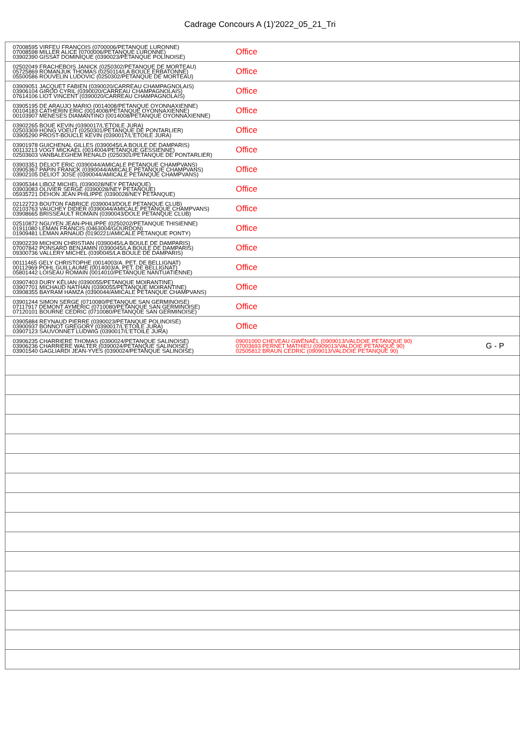Cadrage Concours A (1)'2022_05_21_Tri
| 07008595 VIRFEU FRANÇOIS (0700006/PETANQUE LURONNE) 07008598 MILLER ALICE (0700006/PETANQUE LURONNE) 03902390 GISSAT DOMINIQUE (0390023/PETANQUE POLINOISE) | Office | |
| 02502049 FRACHEBOIS JANICK (0250302/PETANQUE DE MORTEAU) 05725869 ROMANJUK THOMAS (0250114/LA BOULE ERBATONNE) 05500586 ROUVELIN LUDOVIC (0250302/PETANQUE DE MORTEAU) | Office | |
| 03909051 JACQUET FABIEN (0390020/CARREAU CHAMPAGNOLAIS) 03906104 GIROD CYRIL (0390020/CARREAU CHAMPAGNOLAIS) 07614106 LIOT VINCENT (0390020/CARREAU CHAMPAGNOLAIS) | Office | |
| 03905195 DE ARAUJO MARIO (0014008/PETANQUE OYONNAXIENNE) 00104183 CATHERIN ERIC (0014008/PETANQUE OYONNAXIENNE) 00103907 MENESES DIAMANTINO (0014008/PETANQUE OYONNAXIENNE) | Office | |
| 03902265 BOUE KEVIN (0390017/L'ETOILE JURA) 02503309 HONG VOEUT (0250301/PETANQUE DE PONTARLIER) 03905290 PROST-BOUCLE KEVIN (0390017/L'ETOILE JURA) | Office | |
| 03901978 GUICHENAL GILLES (0390045/LA BOULE DE DAMPARIS) 00113213 VOGT MICKAEL (0014004/PETANQUE GESSIENNE) 02503603 VANBALEGHEM RENALD (0250301/PETANQUE DE PONTARLIER) | Office | |
| 03903351 DELIOT ERIC (0390044/AMICALE PETANQUE CHAMPVANS) 03905367 PAPIN FRANCK (0390044/AMICALE PETANQUE CHAMPVANS) 03902105 DELIOT JOSE (0390044/AMICALE PETANQUE CHAMPVANS) | Office | |
| 03905344 LIBOZ MICHEL (0390028/NEY PETANQUE) 03903083 OLIVIER SERGE (0390028/NEY PETANQUE) 05935721 DEHON JEAN PHILIPPE (0390028/NEY PETANQUE) | Office | |
| 02122723 BOUTON FABRICE (0390043/DOLE PETANQUE CLUB) 02103763 VAUCHEY DIDIER (0390044/AMICALE PETANQUE CHAMPVANS) 03908665 BRISSEAULT ROMAIN (0390043/DOLE PETANQUE CLUB) | Office | |
| 02510872 NGUYEN JEAN-PHILIPPE (0250202/PETANQUE THISIENNE) 01911080 LEMAN FRANCIS (0463004/GOURDON) 01909481 LEMAN ARNAUD (0190221/AMICALE PETANQUE PONTY) | Office | |
| 03902239 MICHON CHRISTIAN (0390045/LA BOULE DE DAMPARIS) 07007842 PONSARD BENJAMIN (0390045/LA BOULE DE DAMPARIS) 09300736 VALLERY MICHEL (0390045/LA BOULE DE DAMPARIS) | Office | |
| 00111465 GELY CHRISTOPHE (0014003/A. PET. DE BELLIGNAT) 00112969 POHL GUILLAUME (0014003/A. PET. DE BELLIGNAT) 05801442 LOISEAU ROMAIN (0014010/PETANQUE NANTUATIENNE) | Office | |
| 03907403 DURY KÉLIAN (0390055/PETANQUE MOIRANTINE) 03907701 MICHAUD NATHAN (0390055/PETANQUE MOIRANTINE) 03908355 BAYRAM HAMZA (0390044/AMICALE PETANQUE CHAMPVANS) | Office | |
| 03901244 SIMON SERGE (0710080/PETANQUE SAN GERMINOISE) 07117917 DEMONT AYMERIC (0710080/PETANQUE SAN GERMINOISE) 07120101 BOURNE CEDRIC (0710080/PETANQUE SAN GERMINOISE) | Office | |
| 03905884 REYNAUD PIERRE (0390023/PETANQUE POLINOISE) 03900937 BONNOT GREGORY (0390017/L'ETOILE JURA) 03907123 SAUVONNET LUDWIG (0390017/L'ETOILE JURA) | Office | |
| 03906235 CHARRIERE THOMAS (0390024/PETANQUE SALINOISE) 03906236 CHARRIERE WALTER (0390024/PETANQUE SALINOISE) 03901540 GAGLIARDI JEAN-YVES (0390024/PETANQUE SALINOISE) | 09001000 CHEVEAU GWÉNAËL (0909013/VALDOIE PETANQUE 90) 07003693 PERNET MATHIEU (0909013/VALDOIE PETANQUE 90) 02505812 BRAUN CEDRIC (0909013/VALDOIE PETANQUE 90) | G - P |